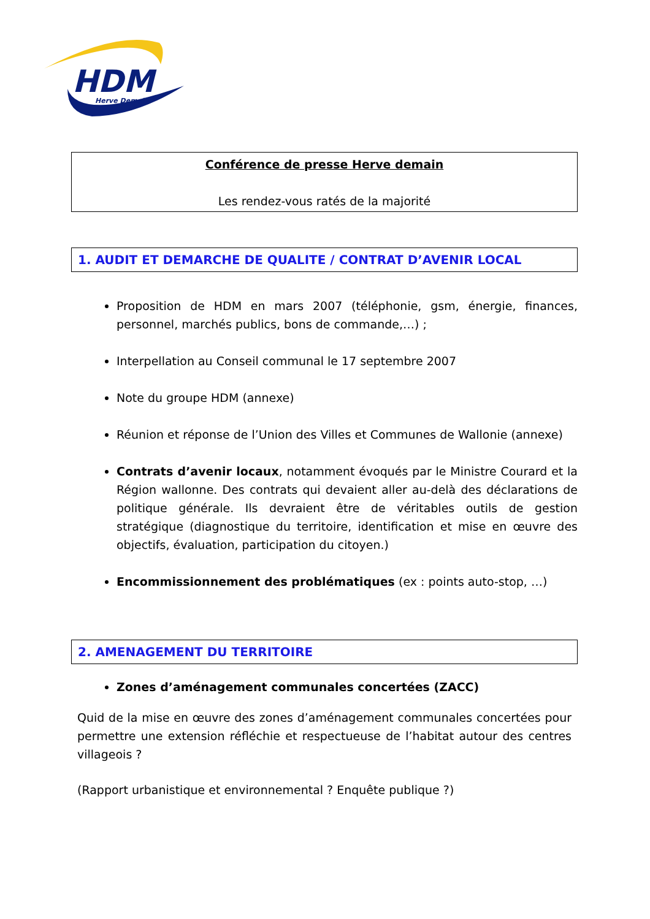HDM
Herve Demain
Conférence de presse Herve demain
Les rendez-vous ratés de la majorité
1. AUDIT ET DEMARCHE DE QUALITE / CONTRAT D’AVENIR LOCAL
Proposition de HDM en mars 2007 (téléphonie, gsm, énergie, finances, personnel, marchés publics, bons de commande,…) ;
Interpellation au Conseil communal le 17 septembre 2007
Note du groupe HDM (annexe)
Réunion et réponse de l’Union des Villes et Communes de Wallonie (annexe)
Contrats d’avenir locaux, notamment évoqués par le Ministre Courard et la Région wallonne. Des contrats qui devaient aller au-delà des déclarations de politique générale. Ils devraient être de véritables outils de gestion stratégique (diagnostique du territoire, identification et mise en œuvre des objectifs, évaluation, participation du citoyen.)
Encommissionnement des problématiques (ex : points auto-stop, …)
2. AMENAGEMENT DU TERRITOIRE
Zones d’aménagement communales concertées (ZACC)
Quid de la mise en œuvre des zones d’aménagement communales concertées pour permettre une extension réfléchie et respectueuse de l’habitat autour des centres villageois ?
(Rapport urbanistique et environnemental ? Enquête publique ?)